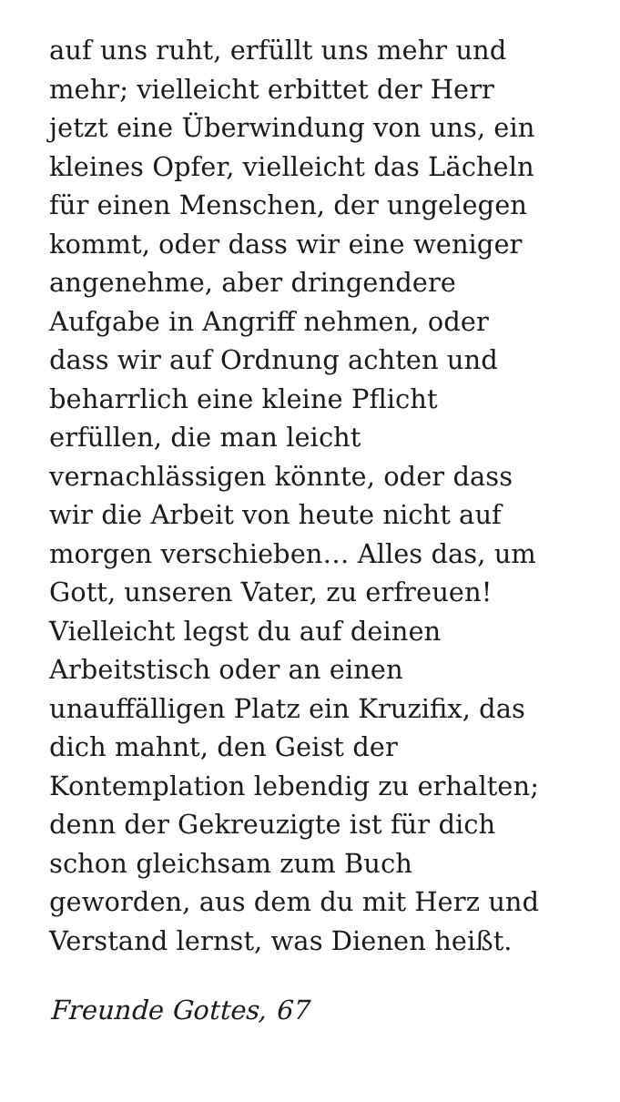auf uns ruht, erfüllt uns mehr und
mehr; vielleicht erbittet der Herr
jetzt eine Überwindung von uns, ein
kleines Opfer, vielleicht das Lächeln
für einen Menschen, der ungelegen
kommt, oder dass wir eine weniger
angenehme, aber dringendere
Aufgabe in Angriff nehmen, oder
dass wir auf Ordnung achten und
beharrlich eine kleine Pflicht
erfüllen, die man leicht
vernachlässigen könnte, oder dass
wir die Arbeit von heute nicht auf
morgen verschieben… Alles das, um
Gott, unseren Vater, zu erfreuen!
Vielleicht legst du auf deinen
Arbeitstisch oder an einen
unauffälligen Platz ein Kruzifix, das
dich mahnt, den Geist der
Kontemplation lebendig zu erhalten;
denn der Gekreuzigte ist für dich
schon gleichsam zum Buch
geworden, aus dem du mit Herz und
Verstand lernst, was Dienen heißt.
Freunde Gottes, 67